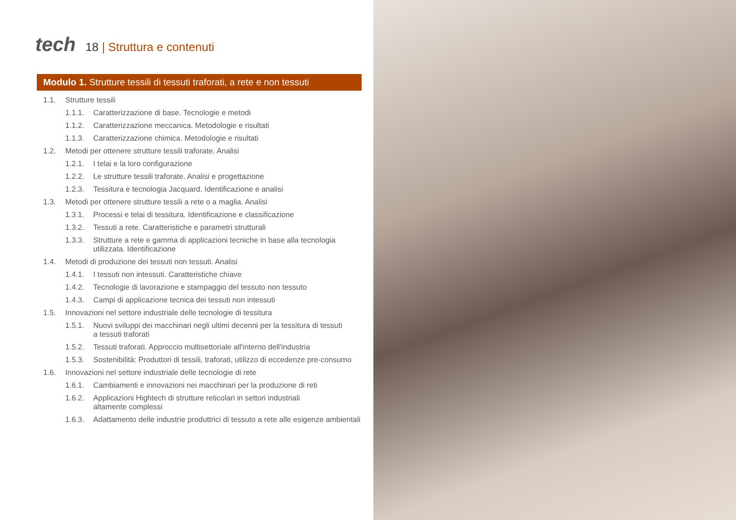tech
18 | Struttura e contenuti
Modulo 1. Strutture tessili di tessuti traforati, a rete e non tessuti
1.1. Strutture tessili
1.1.1. Caratterizzazione di base. Tecnologie e metodi
1.1.2. Caratterizzazione meccanica. Metodologie e risultati
1.1.3. Caratterizzazione chimica. Metodologie e risultati
1.2. Metodi per ottenere strutture tessili traforate. Analisi
1.2.1. I telai e la loro configurazione
1.2.2. Le strutture tessili traforate. Analisi e progettazione
1.2.3. Tessitura e tecnologia Jacquard. Identificazione e analisi
1.3. Metodi per ottenere strutture tessili a rete o a maglia. Analisi
1.3.1. Processi e telai di tessitura. Identificazione e classificazione
1.3.2. Tessuti a rete. Caratteristiche e parametri strutturali
1.3.3. Strutture a rete e gamma di applicazioni tecniche in base alla tecnologia
utilizzata. Identificazione
1.4. Metodi di produzione dei tessuti non tessuti. Analisi
1.4.1. I tessuti non intessuti. Caratteristiche chiave
1.4.2. Tecnologie di lavorazione e stampaggio del tessuto non tessuto
1.4.3. Campi di applicazione tecnica dei tessuti non intessuti
1.5. Innovazioni nel settore industriale delle tecnologie di tessitura
1.5.1. Nuovi sviluppi dei macchinari negli ultimi decenni per la tessitura di tessuti
a tessuti traforati
1.5.2. Tessuti traforati. Approccio multisettoriale all'interno dell'industria
1.5.3. Sostenibilità: Produttori di tessili, traforati, utilizzo di eccedenze pre-consumo
1.6. Innovazioni nel settore industriale delle tecnologie di rete
1.6.1. Cambiamenti e innovazioni nei macchinari per la produzione di reti
1.6.2. Applicazioni Hightech di strutture reticolari in settori industriali
altamente complessi
1.6.3. Adattamento delle industrie produttrici di tessuto a rete alle esigenze ambientali